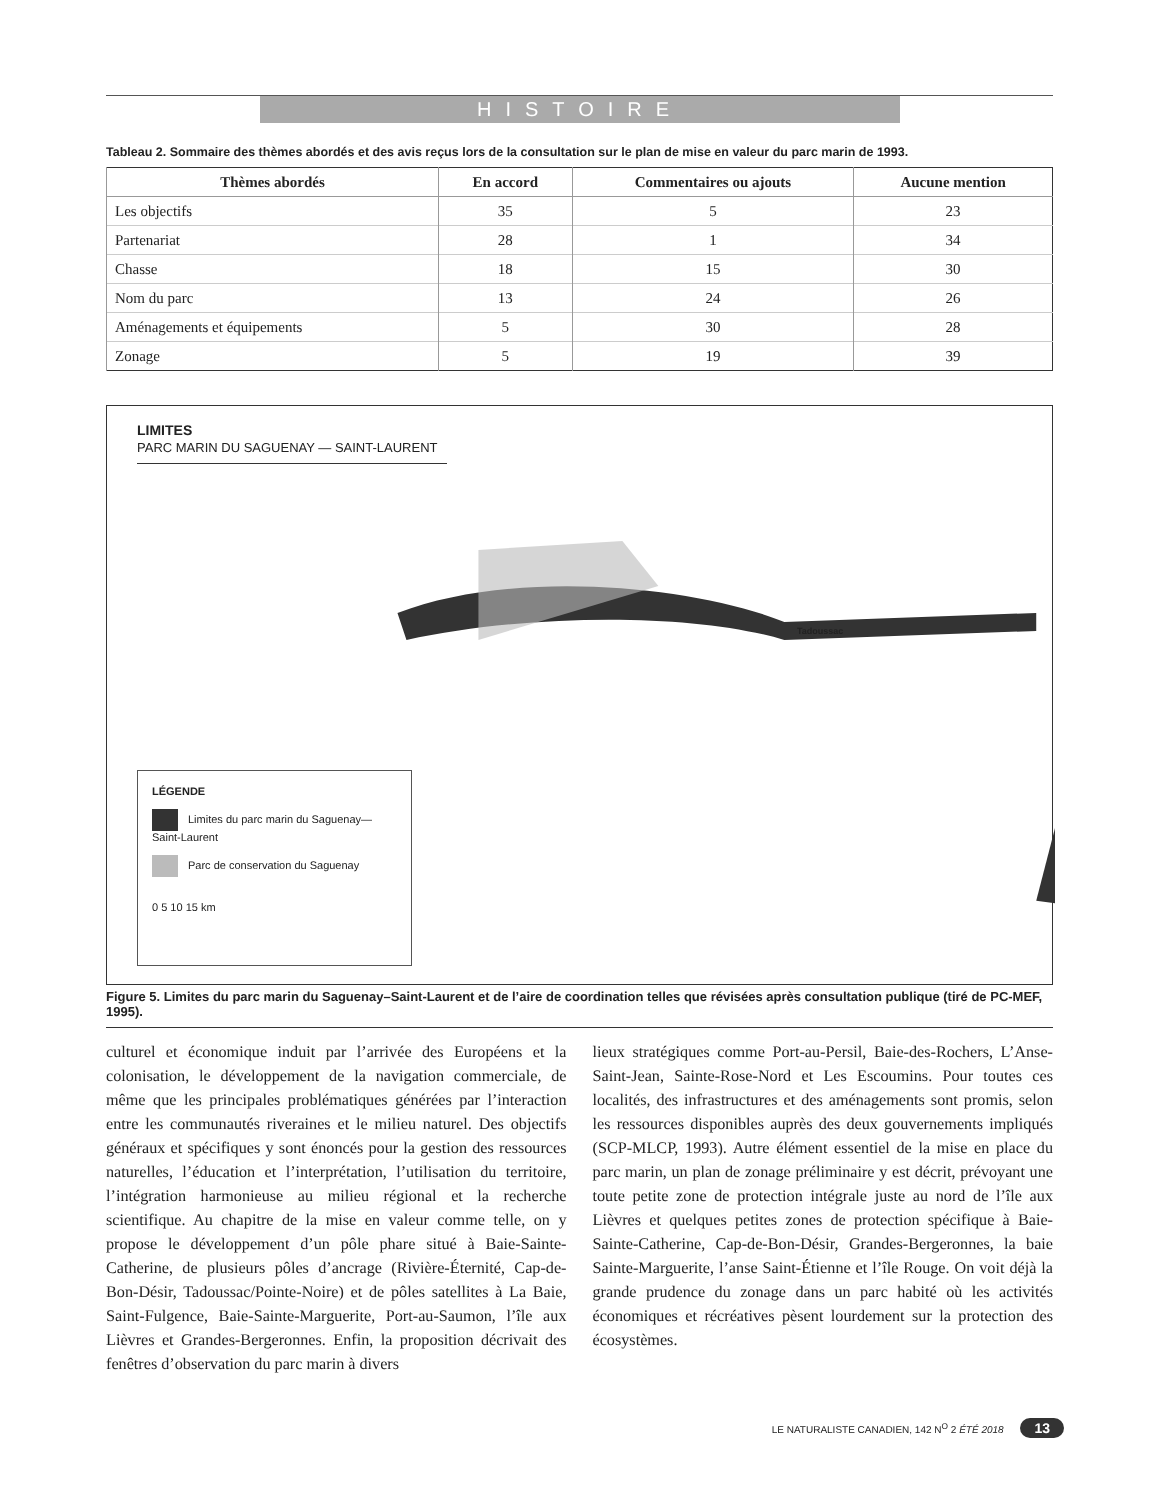HISTOIRE
Tableau 2. Sommaire des thèmes abordés et des avis reçus lors de la consultation sur le plan de mise en valeur du parc marin de 1993.
| Thèmes abordés | En accord | Commentaires ou ajouts | Aucune mention |
| --- | --- | --- | --- |
| Les objectifs | 35 | 5 | 23 |
| Partenariat | 28 | 1 | 34 |
| Chasse | 18 | 15 | 30 |
| Nom du parc | 13 | 24 | 26 |
| Aménagements et équipements | 5 | 30 | 28 |
| Zonage | 5 | 19 | 39 |
LIMITES
PARC MARIN DU SAGUENAY — SAINT-LAURENT
Tadoussac
LÉGENDE
Limites du parc marin du Saguenay—Saint-Laurent
Parc de conservation du Saguenay
0 5 10 15 km
Figure 5. Limites du parc marin du Saguenay–Saint-Laurent et de l’aire de coordination telles que révisées après consultation publique (tiré de PC-MEF, 1995).
culturel et économique induit par l’arrivée des Européens et la colonisation, le développement de la navigation commerciale, de même que les principales problématiques générées par l’interaction entre les communautés riveraines et le milieu naturel. Des objectifs généraux et spécifiques y sont énoncés pour la gestion des ressources naturelles, l’éducation et l’interprétation, l’utilisation du territoire, l’intégration harmonieuse au milieu régional et la recherche scientifique. Au chapitre de la mise en valeur comme telle, on y propose le développement d’un pôle phare situé à Baie-Sainte-Catherine, de plusieurs pôles d’ancrage (Rivière-Éternité, Cap-de-Bon-Désir, Tadoussac/Pointe-Noire) et de pôles satellites à La Baie, Saint-Fulgence, Baie-Sainte-Marguerite, Port-au-Saumon, l’île aux Lièvres et Grandes-Bergeronnes. Enfin, la proposition décrivait des fenêtres d’observation du parc marin à divers
lieux stratégiques comme Port-au-Persil, Baie-des-Rochers, L’Anse-Saint-Jean, Sainte-Rose-Nord et Les Escoumins. Pour toutes ces localités, des infrastructures et des aménagements sont promis, selon les ressources disponibles auprès des deux gouvernements impliqués (SCP-MLCP, 1993). Autre élément essentiel de la mise en place du parc marin, un plan de zonage préliminaire y est décrit, prévoyant une toute petite zone de protection intégrale juste au nord de l’île aux Lièvres et quelques petites zones de protection spécifique à Baie-Sainte-Catherine, Cap-de-Bon-Désir, Grandes-Bergeronnes, la baie Sainte-Marguerite, l’anse Saint-Étienne et l’île Rouge. On voit déjà la grande prudence du zonage dans un parc habité où les activités économiques et récréatives pèsent lourdement sur la protection des écosystèmes.
LE NATURALISTE CANADIEN, 142 N<sup>O</sup> 2 ÉTÉ 2018 13